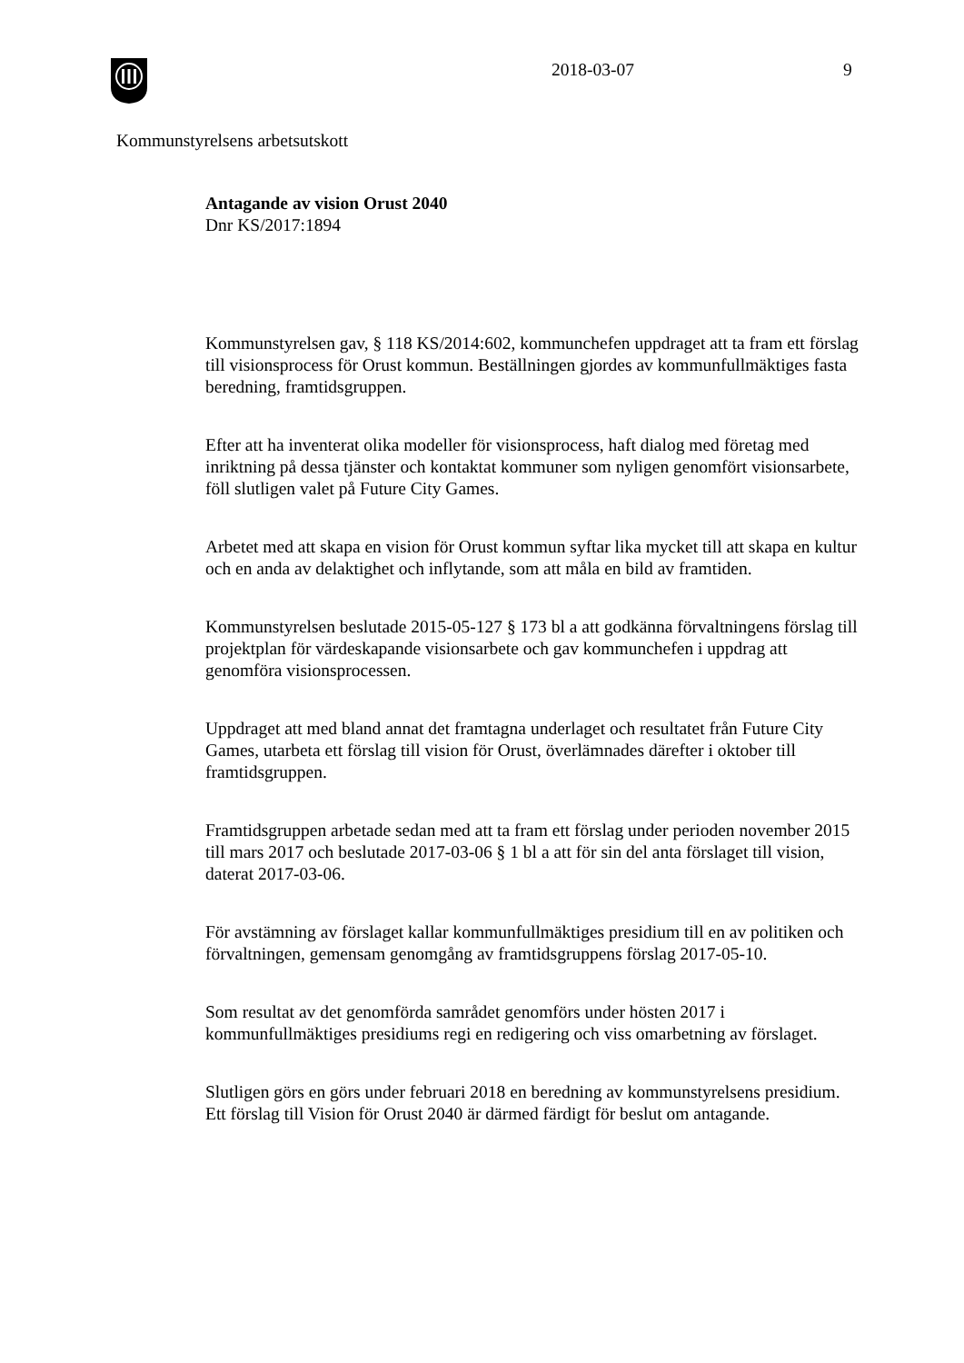2018-03-07 9
Kommunstyrelsens arbetsutskott
Antagande av vision Orust 2040
Dnr KS/2017:1894
Kommunstyrelsen gav, § 118 KS/2014:602, kommunchefen uppdraget att ta fram ett förslag till visionsprocess för Orust kommun. Beställningen gjordes av kommunfullmäktiges fasta beredning, framtidsgruppen.
Efter att ha inventerat olika modeller för visionsprocess, haft dialog med företag med inriktning på dessa tjänster och kontaktat kommuner som nyligen genomfört visionsarbete, föll slutligen valet på Future City Games.
Arbetet med att skapa en vision för Orust kommun syftar lika mycket till att skapa en kultur och en anda av delaktighet och inflytande, som att måla en bild av framtiden.
Kommunstyrelsen beslutade 2015-05-127 § 173 bl a att godkänna förvaltningens förslag till projektplan för värdeskapande visionsarbete och gav kommunchefen i uppdrag att genomföra visionsprocessen.
Uppdraget att med bland annat det framtagna underlaget och resultatet från Future City Games, utarbeta ett förslag till vision för Orust, överlämnades därefter i oktober till framtidsgruppen.
Framtidsgruppen arbetade sedan med att ta fram ett förslag under perioden november 2015 till mars 2017 och beslutade 2017-03-06 § 1 bl a att för sin del anta förslaget till vision, daterat 2017-03-06.
För avstämning av förslaget kallar kommunfullmäktiges presidium till en av politiken och förvaltningen, gemensam genomgång av framtidsgruppens förslag 2017-05-10.
Som resultat av det genomförda samrådet genomförs under hösten 2017 i kommunfullmäktiges presidiums regi en redigering och viss omarbetning av förslaget.
Slutligen görs en görs under februari 2018 en beredning av kommunstyrelsens presidium. Ett förslag till Vision för Orust 2040 är därmed färdigt för beslut om antagande.